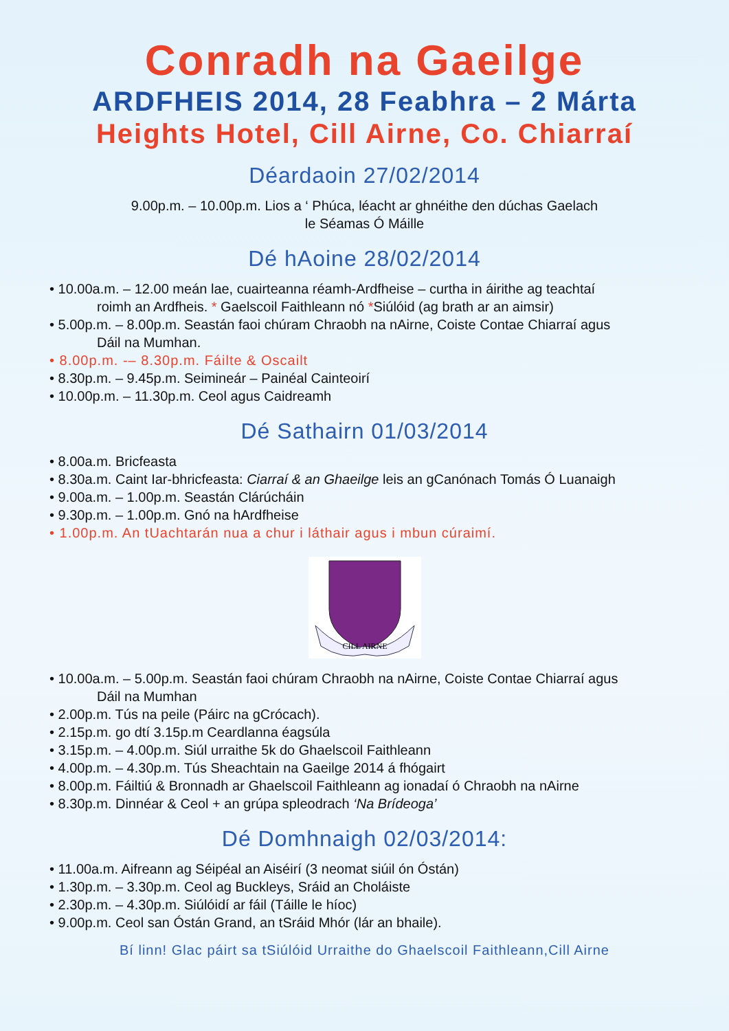Conradh na Gaeilge
ARDFHEIS 2014, 28 Feabhra – 2 Márta
Heights Hotel, Cill Airne, Co. Chiarraí
Déardaoin 27/02/2014
9.00p.m. – 10.00p.m. Lios a ‘ Phúca, léacht ar ghnéithe den dúchas Gaelach
le Séamas Ó Máille
Dé hAoine 28/02/2014
• 10.00a.m. – 12.00 meán lae, cuairteanna réamh-Ardfheise – curtha in áirithe ag teachtaí
roimh an Ardfheis. * Gaelscoil Faithleann nó *Siúlóid (ag brath ar an aimsir)
• 5.00p.m. – 8.00p.m. Seastán faoi chúram Chraobh na nAirne, Coiste Contae Chiarraí agus
Dáil na Mumhan.
• 8.00p.m. -– 8.30p.m. Fáilte & Oscailt
• 8.30p.m. – 9.45p.m. Seimineár – Painéal Cainteoirí
• 10.00p.m. – 11.30p.m. Ceol agus Caidreamh
Dé Sathairn 01/03/2014
• 8.00a.m. Bricfeasta
• 8.30a.m. Caint Iar-bhricfeasta: Ciarraí & an Ghaeilge leis an gCanónach Tomás Ó Luanaigh
• 9.00a.m. – 1.00p.m. Seastán Clárúcháin
• 9.30p.m. – 1.00p.m. Gnó na hArdfheise
• 1.00p.m. An tUachtarán nua a chur i láthair agus i mbun cúraimí.
CILL AIRNE
• 10.00a.m. – 5.00p.m. Seastán faoi chúram Chraobh na nAirne, Coiste Contae Chiarraí agus
Dáil na Mumhan
• 2.00p.m. Tús na peile (Páirc na gCrócach).
• 2.15p.m. go dtí 3.15p.m Ceardlanna éagsúla
• 3.15p.m. – 4.00p.m. Siúl urraithe 5k do Ghaelscoil Faithleann
• 4.00p.m. – 4.30p.m. Tús Sheachtain na Gaeilge 2014 á fhógairt
• 8.00p.m. Fáiltiú & Bronnadh ar Ghaelscoil Faithleann ag ionadaí ó Chraobh na nAirne
• 8.30p.m. Dinnéar & Ceol + an grúpa spleodrach ‘Na Brídeoga’
Dé Domhnaigh 02/03/2014:
• 11.00a.m. Aifreann ag Séipéal an Aiséirí (3 neomat siúil ón Óstán)
• 1.30p.m. – 3.30p.m. Ceol ag Buckleys, Sráid an Choláiste
• 2.30p.m. – 4.30p.m. Siúlóidí ar fáil (Táille le híoc)
• 9.00p.m. Ceol san Óstán Grand, an tSráid Mhór (lár an bhaile).
Bí linn! Glac páirt sa tSiúlóid Urraithe do Ghaelscoil Faithleann,Cill Airne